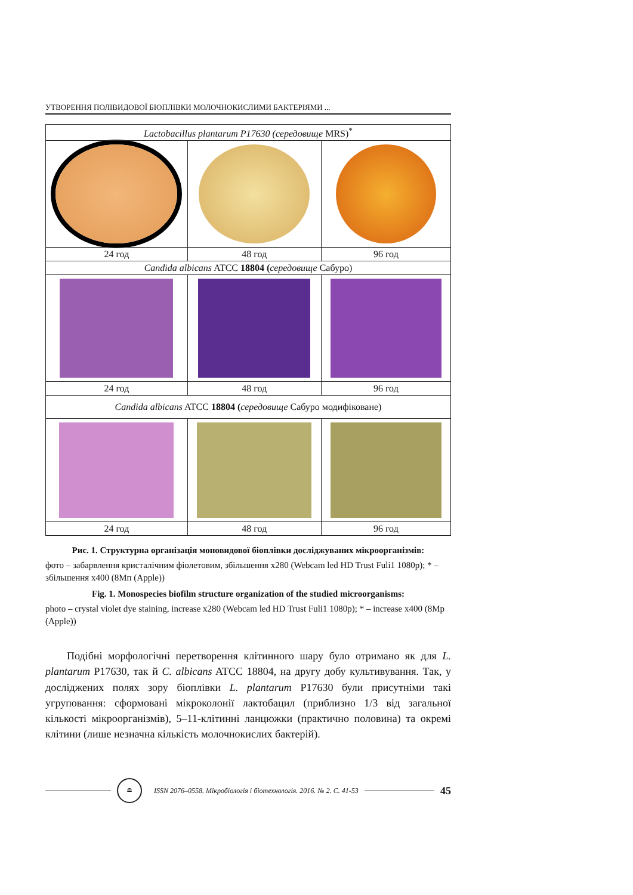УТВОРЕННЯ ПОЛІВИДОВОЇ БІОПЛІВКИ МОЛОЧНОКИСЛИМИ БАКТЕРІЯМИ ...
| Lactobacillus plantarum P17630 (середовище MRS)<sup>*</sup> | | |
| 24 год | 48 год | 96 год |
| Candida albicans ATCC 18804 ( середовище Сабуро) | | |
| 24 год | 48 год | 96 год |
| Candida albicans ATCC 18804 ( середовище Сабуро модифіковане) | | |
| 24 год | 48 год | 96 год |
Рис. 1. Структурна організація моновидової біоплівки досліджуваних мікроорганізмів:
фото – забарвлення кристалічним фіолетовим, збільшення х280 (Webcam led HD Trust Fuli1 1080p); * – збільшення х400 (8Мп (Apple))
Fig. 1. Monospecies biofilm structure organization of the studied microorganisms:
photo – crystal violet dye staining, increase x280 (Webcam led HD Trust Fuli1 1080p); * – increase x400 (8Mp (Apple))
  Подібні морфологічні перетворення клітинного шару було отримано як для L. plantarum P17630, так й C. albicans ATCC 18804, на другу добу культивування. Так, у досліджених полях зору біоплівки L. plantarum P17630 були присутні­ми такі угруповання: сформовані мікроколонії лактобацил (приблизно 1/3 від загальної кількості мікроорганізмів), 5–11-клітинні ланцюжки (практично по­ловина) та окремі клітини (лише незначна кількість молочнокислих бактерій).
≘
ISSN 2076–0558. Мікробіологія і біотехнологія. 2016. № 2. С. 41-53
45